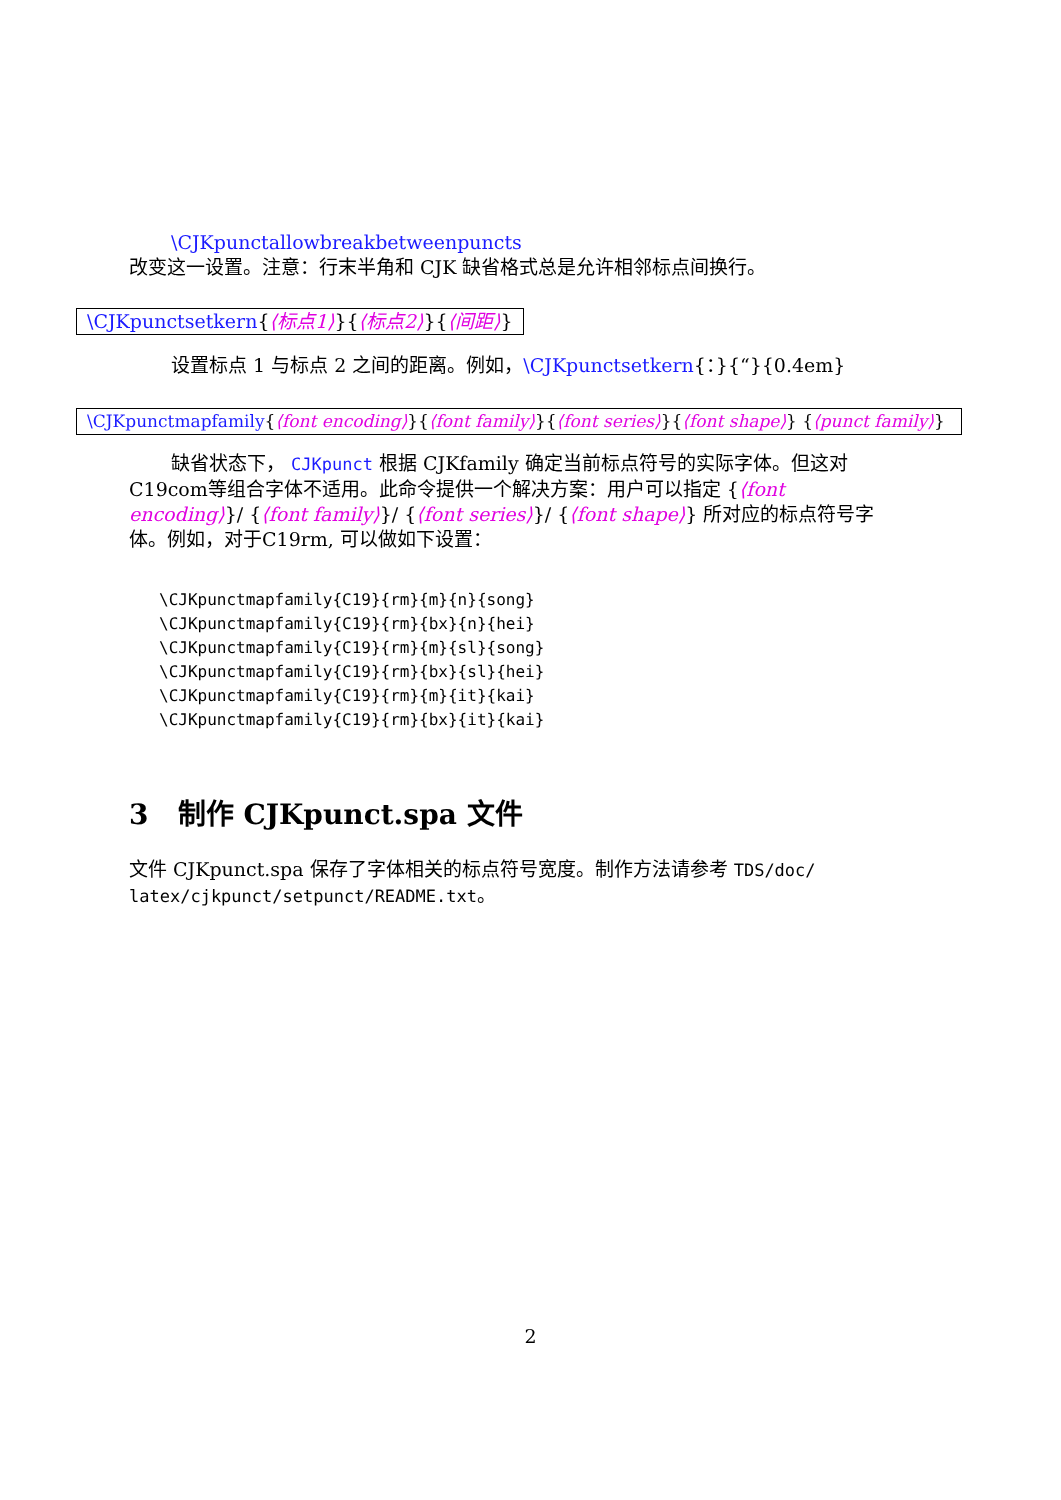\CJKpunctallowbreakbetweenpuncts
改变这一设置。注意：行末半角和 CJK 缺省格式总是允许相邻标点间换行。
\CJKpunctsetkern{⟨标点1⟩}{⟨标点2⟩}{⟨间距⟩}
设置标点 1 与标点 2 之间的距离。例如，\CJKpunctsetkern{：}{“}{0.4em}
\CJKpunctmapfamily{⟨font encoding⟩}{⟨font family⟩}{⟨font series⟩}{⟨font shape⟩} {⟨punct family⟩}
缺省状态下， CJKpunct 根据 CJKfamily 确定当前标点符号的实际字体。但这对C19com等组合字体不适用。此命令提供一个解决方案：用户可以指定 {⟨font encoding⟩}/ {⟨font family⟩}/ {⟨font series⟩}/ {⟨font shape⟩} 所对应的标点符号字体。例如，对于C19rm, 可以做如下设置：
\CJKpunctmapfamily{C19}{rm}{m}{n}{song}
\CJKpunctmapfamily{C19}{rm}{bx}{n}{hei}
\CJKpunctmapfamily{C19}{rm}{m}{sl}{song}
\CJKpunctmapfamily{C19}{rm}{bx}{sl}{hei}
\CJKpunctmapfamily{C19}{rm}{m}{it}{kai}
\CJKpunctmapfamily{C19}{rm}{bx}{it}{kai}
3 制作 CJKpunct.spa 文件
文件 CJKpunct.spa 保存了字体相关的标点符号宽度。制作方法请参考 TDS/doc/ latex/cjkpunct/setpunct/README.txt。
2